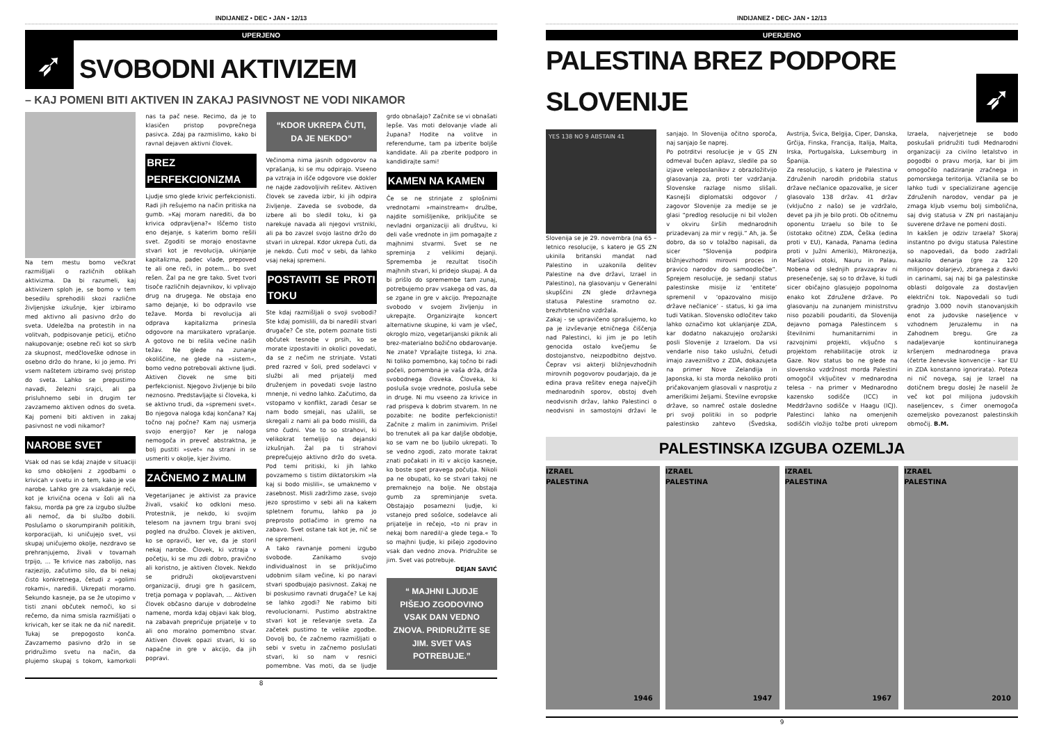INDIJANEZ • DEC • JAN • 12/13
UPERJENO
➶
SVOBODNI AKTIVIZEM
– KAJ POMENI BITI AKTIVEN IN ZAKAJ PASIVNOST NE VODI NIKAMOR
Na tem mestu bomo večkrat razmišljali o različnih oblikah aktivizma. Da bi razumeli, kaj aktivizem sploh je, se bomo v tem besedilu sprehodili skozi različne življenjske izkušnje, kjer izbiramo med aktivno ali pasivno držo do sveta. Udeležba na protestih in na volitvah, podpisovanje peticij, etično nakupovanje; osebne reči kot so skrb za skupnost, medčloveške odnose in osebno držo do hrane, ki jo jemo. Pri vsem naštetem izbiramo svoj pristop do sveta. Lahko se prepustimo navadi, železni srajci, ali pa prisluhnemo sebi in drugim ter zavzamemo aktiven odnos do sveta. Kaj pomeni biti aktiven in zakaj pasivnost ne vodi nikamor?
NAROBE SVET
Vsak od nas se kdaj znajde v situaciji ko smo obkoljeni z zgodbami o krivicah v svetu in o tem, kako je vse narobe. Lahko gre za vsakdanje reči, kot je krivična ocena v šoli ali na faksu, morda pa gre za izgubo službe ali nemoč, da bi službo dobili. Poslušamo o skorumpiranih politikih, korporacijah, ki uničujejo svet, vsi skupaj uničujemo okolje, nezdravo se prehranjujemo, živali v tovarnah trpijo, ... Te krivice nas zabolijo, nas razjezijo, začutimo silo, da bi nekaj čisto konkretnega, četudi z »golimi rokami«, naredili. Ukrepati moramo. Sekundo kasneje, pa se že utopimo v tisti znani občutek nemoči, ko si rečemo, da nima smisla razmišljati o krivicah, ker se itak ne da nič naredit. Tukaj se prepogosto konča. Zavzamemo pasivno držo in se pridružimo svetu na način, da plujemo skupaj s tokom, kamorkoli nas ta pač nese. Recimo, da je to klasičen pristop povprečnega pasivca. Zdaj pa razmislimo, kako bi ravnal dejaven aktivni človek.
BREZ PERFEKCIONIZMA
Ljudje smo glede krivic perfekcionisti. Radi jih rešujemo na način pritiska na gumb. »Kaj moram narediti, da bo krivica odpravljena?« Iščemo tisto eno dejanje, s katerim bomo rešili svet. Zgoditi se morajo enostavne stvari kot je revolucija, ukinjanje kapitalizma, padec vlade, prepoved te ali one reči, in potem... bo svet rešen. Žal pa ne gre tako. Svet tvori tisoče različnih dejavnikov, ki vplivajo drug na drugega. Ne obstaja eno samo dejanje, ki bo odpravilo vse težave. Morda bi revolucija ali odprava kapitalizma prinesla odgovore na marsikatero vprašanje. A gotovo ne bi rešila večine naših težav. Ne glede na zunanje okoliščine, ne glede na »sistem«, bomo vedno potrebovali aktivne ljudi. Aktiven človek ne sme biti perfekcionist. Njegovo življenje bi bilo neznosno. Predstavljajte si človeka, ki se aktivno trudi, da »spremeni svet«. Bo njegova naloga kdaj končana? Kaj točno naj počne? Kam naj usmerja svojo energijo? Ker je naloga nemogoča in preveč abstraktna, je bolj pustiti »svet« na strani in se usmeriti v okolje, kjer živimo.
ZAČNEMO Z MALIM
Vegetarijanec je aktivist za pravice živali, vsakič ko odkloni meso. Protestnik, je nekdo, ki svojim telesom na javnem trgu brani svoj pogled na družbo. Človek je aktiven, ko se opraviči, ker ve, da je storil nekaj narobe. Človek, ki vztraja v početju, ki se mu zdi dobro, pravično ali koristno, je aktiven človek. Nekdo se pridruži okoljevarstveni organizaciji, drugi gre h gasilcem, tretja pomaga v poplavah, ... Aktiven človek občasno daruje v dobrodelne namene, morda kdaj objavi kak blog, na zabavah prepričuje prijatelje v to ali ono moralno pomembno stvar. Aktiven človek opazi stvari, ki so napačne in gre v akcijo, da jih popravi.
“KDOR UKREPA ČUTI, DA JE NEKDO”
Večinoma nima jasnih odgovorov na vprašanja, ki se mu odpirajo. Vseeno pa vztraja in išče odgovore vse dokler ne najde zadovoljivih rešitev. Aktiven človek se zaveda izbir, ki jih odpira življenje. Zaveda se svobode, da izbere ali bo sledil toku, ki ga narekuje navada ali njegovi vrstniki, ali pa bo zavzel svojo lastno držo do stvari in ukrepal. Kdor ukrepa čuti, da je nekdo. Čuti moč v sebi, da lahko vsaj nekaj spremeni.
POSTAVITI SE PROTI TOKU
Ste kdaj razmišljali o svoji svobodi? Ste kdaj pomislili, da bi naredili stvari drugače? Če ste, potem poznate tisti občutek tesnobe v prsih, ko se morate izpostaviti in okolici povedati, da se z nečim ne strinjate. Vstati pred razred v šoli, pred sodelavci v službi ali med prijatelji med druženjem in povedati svoje lastno mnenje, ni vedno lahko. Začutimo, da vstopamo v konflikt, zaradi česar se nam bodo smejali, nas užalili, se skregali z nami ali pa bodo mislili, da smo čudni. Vse to so strahovi, ki velikokrat temeljijo na dejanski izkušnjah. Žal pa ti strahovi preprečujejo aktivno držo do sveta. Pod temi pritiski, ki jih lahko povzamemo s tistim diktatorskim »la kaj si bodo mislili«, se umaknemo v zasebnost. Misli zadržimo zase, svojo jezo sprostimo v sebi ali na kakem spletnem forumu, lahko pa jo preprosto potlačimo in gremo na zabavo. Svet ostane tak kot je, nič se ne spremeni.
A tako ravnanje pomeni izgubo svobode. Zanikamo svojo individualnost in se priključimo udobnim silam večine, ki po naravi stvari spodbujajo pasivnost. Zakaj ne bi poskusimo ravnati drugače? Le kaj se lahko zgodi? Ne rabimo biti revolucionarni. Pustimo abstraktne stvari kot je reševanje sveta. Za začetek pustimo te velike zgodbe. Dovolj bo, če začnemo razmišljati o sebi v svetu in začnemo poslušati stvari, ki so nam v resnici pomembne. Vas moti, da se ljudje grdo obnašajo? Začnite se vi obnašati lepše. Vas moti delovanje vlade ali župana? Hodite na volitve in referendume, tam pa izberite boljše kandidate. Ali pa zberite podporo in kandidirajte sami!
KAMEN NA KAMEN
Če se ne strinjate z splošnimi vrednotami »mainstream« družbe, najdite somišljenike, priključite se nevladni organizaciji ali društvu, ki deli vaše vrednote in jim pomagajte z majhnimi stvarmi. Svet se ne spreminja z velikimi dejanji. Sprememba je rezultat tisočih majhnih stvari, ki pridejo skupaj. A da bi prišlo do spremembe tam zunaj, potrebujemo prav vsakega od vas, da se zgane in gre v akcijo. Prepoznajte svobodo v svojem življenju in ukrepajte. Organizirajte koncert alternativne skupine, ki vam je všeč, okroglo mizo, vegetarijanski piknik ali brez-materialno božično obdarovanje. Ne znate? Vprašajte tistega, ki zna. Ni toliko pomembno, kaj točno bi radi počeli, pomembna je vaša drža, drža svobodnega človeka. Človeka, ki posluša svoje vrednote, posluša sebe in druge. Ni mu vseeno za krivice in rad prispeva k dobrim stvarem. In ne pozabite: ne bodite perfekcionisti! Začnite z malim in zanimivim. Prišel bo trenutek ali pa kar daljše obdobje, ko se vam ne bo ljubilo ukrepati. To se vedno zgodi, zato morate takrat znati počakati in iti v akcijo kasneje, ko boste spet pravega počutja. Nikoli pa ne obupati, ko se stvari takoj ne premaknejo na bolje. Ne obstaja gumb za spreminjanje sveta. Obstajajo posamezni ljudje, ki vstanejo pred sošolce, sodelavce ali prijatelje in rečejo, »to ni prav in nekaj bom naredil/-a glede tega.« To so majhni ljudje, ki pišejo zgodovino vsak dan vedno znova. Pridružite se jim. Svet vas potrebuje.
DEJAN SAVIĆ
“ MAJHNI LJUDJE PIŠEJO ZGODOVINO VSAK DAN VEDNO ZNOVA. PRIDRUŽITE SE JIM. SVET VAS POTREBUJE.”
8
INDIJANEZ • DEC• JAN • 12/13
UPERJENO
PALESTINA BREZ PODPORE SLOVENIJE
➶
YES 138 NO 9 ABSTAIN 41
Slovenija se je 29. novembra (na 65 – letnico resolucije, s katero je GS ZN ukinila britanski mandat nad Palestino in uzakonila delitev Palestine na dve državi, Izrael in Palestino), na glasovanju v Generalni skupščini ZN glede državnega statusa Palestine sramotno oz. brezhrbtenično vzdržala.
Zakaj - se upravičeno sprašujemo, ko pa je izvševanje etničnega čiščenja nad Palestinci, ki jim je po letih genocida ostalo kvečjemu še dostojanstvo, neizpodbitno dejstvo. Čeprav vsi akterji bližnjevzhodnih mirovnih pogovorov poudarjajo, da je edina prava rešitev enega največjih mednarodnih sporov, obstoj dveh neodvisnih držav, lahko Palestinci o neodvisni in samostojni državi le sanjajo. In Slovenija očitno sporoča, naj sanjajo še naprej.
Po potrditvi resolucije je v GS ZN odmeval bučen aplavz, sledile pa so izjave veleposlanikov z obrazložitvijo glasovanja za, proti ter vzdržanja. Slovenske razlage nismo slišali. Kasnejši diplomatski odgovor / zagovor Slovenije za medije se je glasi “predlog resolucije ni bil vložen v okviru širših mednarodnih prizadevanj za mir v regiji.” Ah, ja. Še dobro, da so v tolažbo napisali, da sicer “Slovenija podpira bližnjevzhodni mirovni proces in pravico narodov do samoodločbe”. Sprejem resolucije, je sedanji status palestinske misije iz ‘entitete’ spremenil v ‘opazovalno misijo države nečlanice’ - status, ki ga ima tudi Vatikan. Slovensko odločitev tako lahko označimo kot uklanjanje ZDA, kar dodatno nakazujejo orožarski posli Slovenije z Izraelom. Da vsi vendarle niso tako uslužni, četudi imajo zavezništvo z ZDA, dokazujeta na primer Nove Zelandija in Japonska, ki sta morda nekoliko proti pričakovanjem glasovali v nasprotju z ameriškimi željami. Številne evropske države, so namreč ostale dosledne pri svoji politiki in so podprle palestinsko zahtevo (Švedska, Avstrija, Švica, Belgija, Ciper, Danska, Grčija, Finska, Francija, Italija, Malta, Irska, Portugalska, Luksemburg in Španija.
Za resolucijo, s katero je Palestina v Združenih narodih pridobila status države nečlanice opazovalke, je sicer glasovalo 138 držav. 41 držav (vključno z našo) se je vzdržalo, devet pa jih je bilo proti. Ob očitnemu oponentu Izraelu so bile to še (istotako očitne) ZDA, Češka (edina proti v EU), Kanada, Panama (edina proti v Južni Ameriki), Mikronezija, Maršalovi otoki, Nauru in Palau. Nobena od slednjih pravzaprav ni presenečenje, saj so to države, ki tudi sicer običajno glasujejo popolnoma enako kot Združene države. Po glasovanju na zunanjem ministrstvu niso pozabili poudariti, da Slovenija dejavno pomaga Palestincem s številnimi humanitarnimi in razvojnimi projekti, vključno s projektom rehabilitacije otrok iz Gaze. Nov status bo ne glede na slovensko vzdržnost morda Palestini omogočil vključitev v mednarodna telesa - na primer v Mednarodno kazensko sodišče (ICC) in Meddržavno sodišče v Haagu (ICJ). Palestinci lahko na omenjenih sodiščih vložijo tožbe proti ukrepom Izraela, najverjetneje se bodo poskušali pridružiti tudi Mednarodni organizaciji za civilno letalstvo in pogodbi o pravu morja, kar bi jim omogočilo nadziranje zračnega in pomorskega teritorija. Včlanila se bo lahko tudi v specializirane agencije Združenih narodov, vendar pa je zmaga kljub vsemu bolj simbolična, saj dvig statusa v ZN pri nastajanju suverene države ne pomeni dosti.
In kakšen je odziv Izraela? Skoraj instantno po dvigu statusa Palestine so napovedali, da bodo zadržali nakazilo denarja (gre za 120 milijonov dolarjev), zbranega z davki in carinami, saj naj bi ga palestinske oblasti dolgovale za dostavljen električni tok. Napovedali so tudi gradnjo 3.000 novih stanovanjskih enot za judovske naseljence v vzhodnem Jeruzalemu in na Zahodnem bregu. Gre za nadaljevanje kontinuiranega kršenjem mednarodnega prava (četrte ženevske konvencije - kar EU in ZDA konstanno ignorirata). Poteza ni nič novega, saj je Izrael na dotičnem bregu doslej že naselil že več kot pol milijona judovskih naseljencev, s čimer onemogoča ozemeljsko povezanost palestinskih območij. B.M.
PALESTINSKA IZGUBA OZEMLJA
IZRAEL
PALESTINA
1946
IZRAEL
PALESTINA
1947
IZRAEL
PALESTINA
1967
IZRAEL
PALESTINA
2010
9